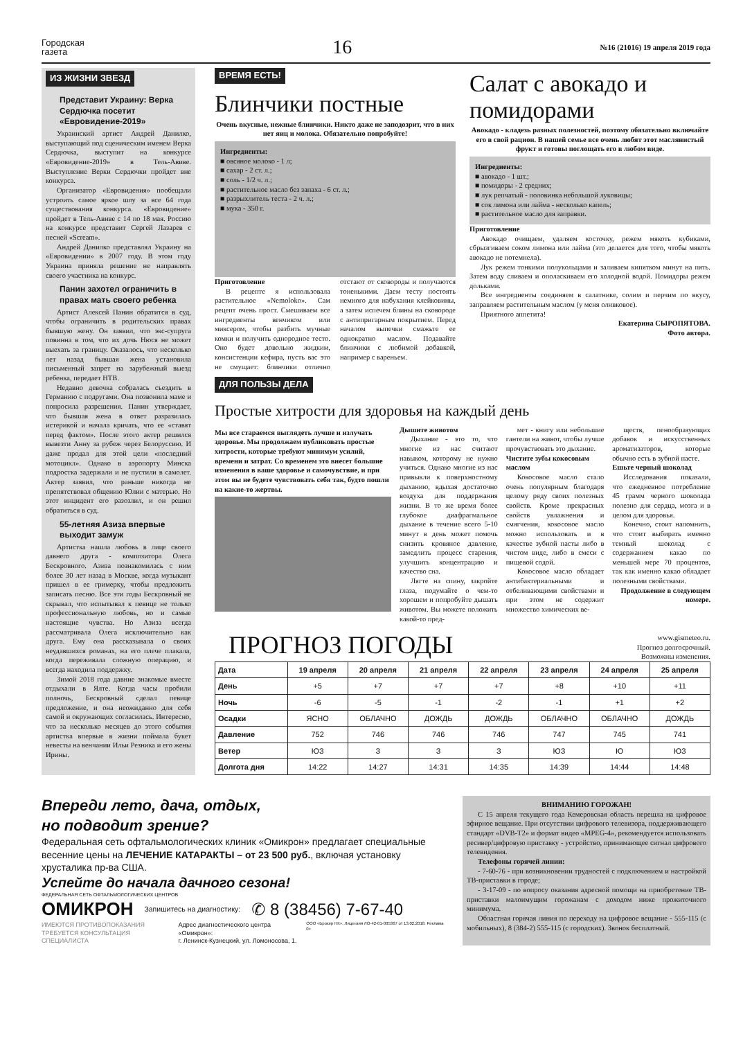Городская
газета 16 №16 (21016) 19 апреля 2019 года
ИЗ ЖИЗНИ ЗВЕЗД
Представит Украину: Верка Сердючка посетит «Евровидение-2019»
Украинский артист Андрей Данилко, выступающий под сценическим именем Верка Сердючка, выступит на конкурсе «Евровидение-2019» в Тель-Авиве. Выступление Верки Сердючки пройдет вне конкурса.
Организатор «Евровидения» пообещали устроить самое яркое шоу за все 64 года существования конкурса. «Евровидение» пройдет в Тель-Авиве с 14 по 18 мая. Россию на конкурсе представит Сергей Лазарев с песней «Scream».
Андрей Данилко представлял Украину на «Евровидении» в 2007 году. В этом году Украина приняла решение не направлять своего участника на конкурс.
Панин захотел ограничить в правах мать своего ребенка
Артист Алексей Панин обратится в суд, чтобы ограничить в родительских правах бывшую жену. Он заявил, что экс-супруга повинна в том, что их дочь Нюся не может выехать за границу. Оказалось, что несколько лет назад бывшая жена установила письменный запрет на зарубежный выезд ребенка, передает НТВ.
Недавно девочка собралась съездить в Германию с подругами. Она позвонила маме и попросила разрешения. Панин утверждает, что бывшая жена в ответ разразилась истерикой и начала кричать, что ее «ставят перед фактом». После этого актер решился вывезти Анну за рубеж через Белоруссию. И даже продал для этой цели «последний мотоцикл». Однако в аэропорту Минска подростка задержали и не пустили в самолет. Актер заявил, что раньше никогда не препятствовал общению Юлии с матерью. Но этот инцидент его разозлил, и он решил обратиться в суд.
55-летняя Азиза впервые выходит замуж
Артистка нашла любовь в лице своего давнего друга - композитора Олега Бескровного. Азиза познакомилась с ним более 30 лет назад в Москве, когда музыкант пришел в ее гримерку, чтобы предложить записать песню. Все эти годы Бескровный не скрывал, что испытывал к певице не только профессиональную любовь, но и самые настоящие чувства. Но Азиза всегда рассматривала Олега исключительно как друга. Ему она рассказывала о своих неудавшихся романах, на его плече плакала, когда переживала сложную операцию, и всегда находила поддержку.
Зимой 2018 года давние знакомые вместе отдыхали в Ялте. Когда часы пробили полночь, Бескровный сделал певице предложение, и она неожиданно для себя самой и окружающих согласилась. Интересно, что за несколько месяцев до этого события артистка впервые в жизни поймала букет невесты на венчании Ильи Резника и его жены Ирины.
ВРЕМЯ ЕСТЬ!
Блинчики постные
Очень вкусные, нежные блинчики. Никто даже не заподозрит, что в них нет яиц и молока. Обязательно попробуйте!
Ингредиенты:
■ овсяное молоко - 1 л;
■ сахар - 2 ст. л.;
■ соль - 1/2 ч. л.;
■ растительное масло без запаха - 6 ст. л.;
■ разрыхлитель теста - 2 ч. л.;
■ мука - 350 г.
Приготовление
В рецепте я использовала растительное «Nemoloko». Сам рецепт очень прост. Смешиваем все ингредиенты венчиком или миксером, чтобы разбить мучные комки и получить однородное тесто. Оно будет довольно жидким, консистенции кефира, пусть вас это не смущает: блинчики отлично отстают от сковороды и получаются тоненькими. Даем тесту постоять немного для набухания клейковины, а затем испечем блины на сковороде с антипригарным покрытием. Перед началом выпечки смажьте ее однократно маслом. Подавайте блинчики с любимой добавкой, например с вареньем.
Салат с авокадо и помидорами
Авокадо - кладезь разных полезностей, поэтому обязательно включайте его в свой рацион. В нашей семье все очень любят этот маслянистый фрукт и готовы поглощать его в любом виде.
Ингредиенты:
■ авокадо - 1 шт.;
■ помидоры - 2 средних;
■ лук репчатый - половинка небольшой луковицы;
■ сок лимона или лайма - несколько капель;
■ растительное масло для заправки.
Приготовление
Авокадо очищаем, удаляем косточку, режем мякоть кубиками, сбрызгиваем соком лимона или лайма (это делается для того, чтобы мякоть авокадо не потемнела).
Лук режем тонкими полукольцами и заливаем кипятком минут на пять. Затем воду сливаем и ополаскиваем его холодной водой. Помидоры режем дольками.
Все ингредиенты соединяем в салатнике, солим и перчим по вкусу, заправляем растительным маслом (у меня оливковое).
Приятного аппетита!
Екатерина СЫРОПЯТОВА.
Фото автора.
ДЛЯ ПОЛЬЗЫ ДЕЛА
Простые хитрости для здоровья на каждый день
Мы все стараемся выглядеть лучше и излучать здоровье. Мы продолжаем публиковать простые хитрости, которые требуют минимум усилий, времени и затрат. Со временем это внесет большие изменения в ваше здоровье и самочувствие, и при этом вы не будете чувствовать себя так, будто пошли на какие-то жертвы.
Дышите животом
Дыхание - это то, что многие из нас считают навыком, которому не нужно учиться. Однако многие из нас привыкли к поверхностному дыханию, вдыхая достаточно воздуха для поддержания жизни. В то же время более глубокое диафрагмальное дыхание в течение всего 5-10 минут в день может помочь снизить кровяное давление, замедлить процесс старения, улучшить концентрацию и качество сна.
Лягте на спину, закройте глаза, подумайте о чем-то хорошем и попробуйте дышать животом. Вы можете положить какой-то пред-
мет - книгу или небольшие гантели на живот, чтобы лучше прочувствовать это дыхание.
Чистите зубы кокосовым маслом
Кокосовое масло стало очень популярным благодаря целому ряду своих полезных свойств. Кроме прекрасных свойств увлажнения и смягчения, кокосовое масло можно использовать и в качестве зубной пасты либо в чистом виде, либо в смеси с пищевой содой.
Кокосовое масло обладает антибактериальными и отбеливающими свойствами и при этом не содержит множество химических ве-
ществ, пенообразующих добавок и искусственных ароматизаторов, которые обычно есть в зубной пасте.
Ешьте черный шоколад
Исследования показали, что ежедневное потребление 45 грамм черного шоколада полезно для сердца, мозга и в целом для здоровья.
Конечно, стоит напомнить, что стоит выбирать именно темный шоколад с содержанием какао по меньшей мере 70 процентов, так как именно какао обладает полезными свойствами.
Продолжение в следующем номере.
ПРОГНОЗ ПОГОДЫ www.gismeteo.ru.
Прогноз долгосрочный.
Возможны изменения.
| Дата | 19 апреля | 20 апреля | 21 апреля | 22 апреля | 23 апреля | 24 апреля | 25 апреля |
| --- | --- | --- | --- | --- | --- | --- | --- |
| День | +5 | +7 | +7 | +7 | +8 | +10 | +11 |
| Ночь | -6 | -5 | -1 | -2 | -1 | +1 | +2 |
| Осадки | ЯСНО | ОБЛАЧНО | ДОЖДЬ | ДОЖДЬ | ОБЛАЧНО | ОБЛАЧНО | ДОЖДЬ |
| Давление | 752 | 746 | 746 | 746 | 747 | 745 | 741 |
| Ветер | ЮЗ | З | З | З | ЮЗ | Ю | ЮЗ |
| Долгота дня | 14:22 | 14:27 | 14:31 | 14:35 | 14:39 | 14:44 | 14:48 |
Впереди лето, дача, отдых,
но подводит зрение?
Федеральная сеть офтальмологических клиник «Омикрон» предлагает специальные весенние цены на ЛЕЧЕНИЕ КАТАРАКТЫ – от 23 500 руб., включая установку хрусталика пр-ва США.
Успейте до начала дачного сезона!
ФЕДЕРАЛЬНАЯ СЕТЬ ОФТАЛЬМОЛОГИЧЕСКИХ ЦЕНТРОВ
ОМИКРОН Запишитесь на диагностику: ✆ 8 (38456) 7-67-40
ИМЕЮТСЯ ПРОТИВОПОКАЗАНИЯ
ТРЕБУЕТСЯ КОНСУЛЬТАЦИЯ СПЕЦИАЛИСТА Адрес диагностического центра «Омикрон»:
г. Ленинск-Кузнецкий, ул. Ломоносова, 1. ООО «Брокер НК», Лицензия ЛО-42-01-005367 от 13.02.2018. Реклама 0+
ВНИМАНИЮ ГОРОЖАН!
С 15 апреля текущего года Кемеровская область перешла на цифровое эфирное вещание. При отсутствии цифрового телевизора, поддерживающего стандарт «DVB-T2» и формат видео «MPEG-4», рекомендуется использовать ресивер/цифровую приставку - устройство, принимающее сигнал цифрового телевидения.
Телефоны горячей линии:
- 7-60-76 - при возникновении трудностей с подключением и настройкой ТВ-приставки в городе;
- 3-17-09 - по вопросу оказания адресной помощи на приобретение ТВ-приставки малоимущим горожанам с доходом ниже прожиточного минимума.
Областная горячая линия по переходу на цифровое вещание - 555-115 (с мобильных), 8 (384-2) 555-115 (с городских). Звонок бесплатный.